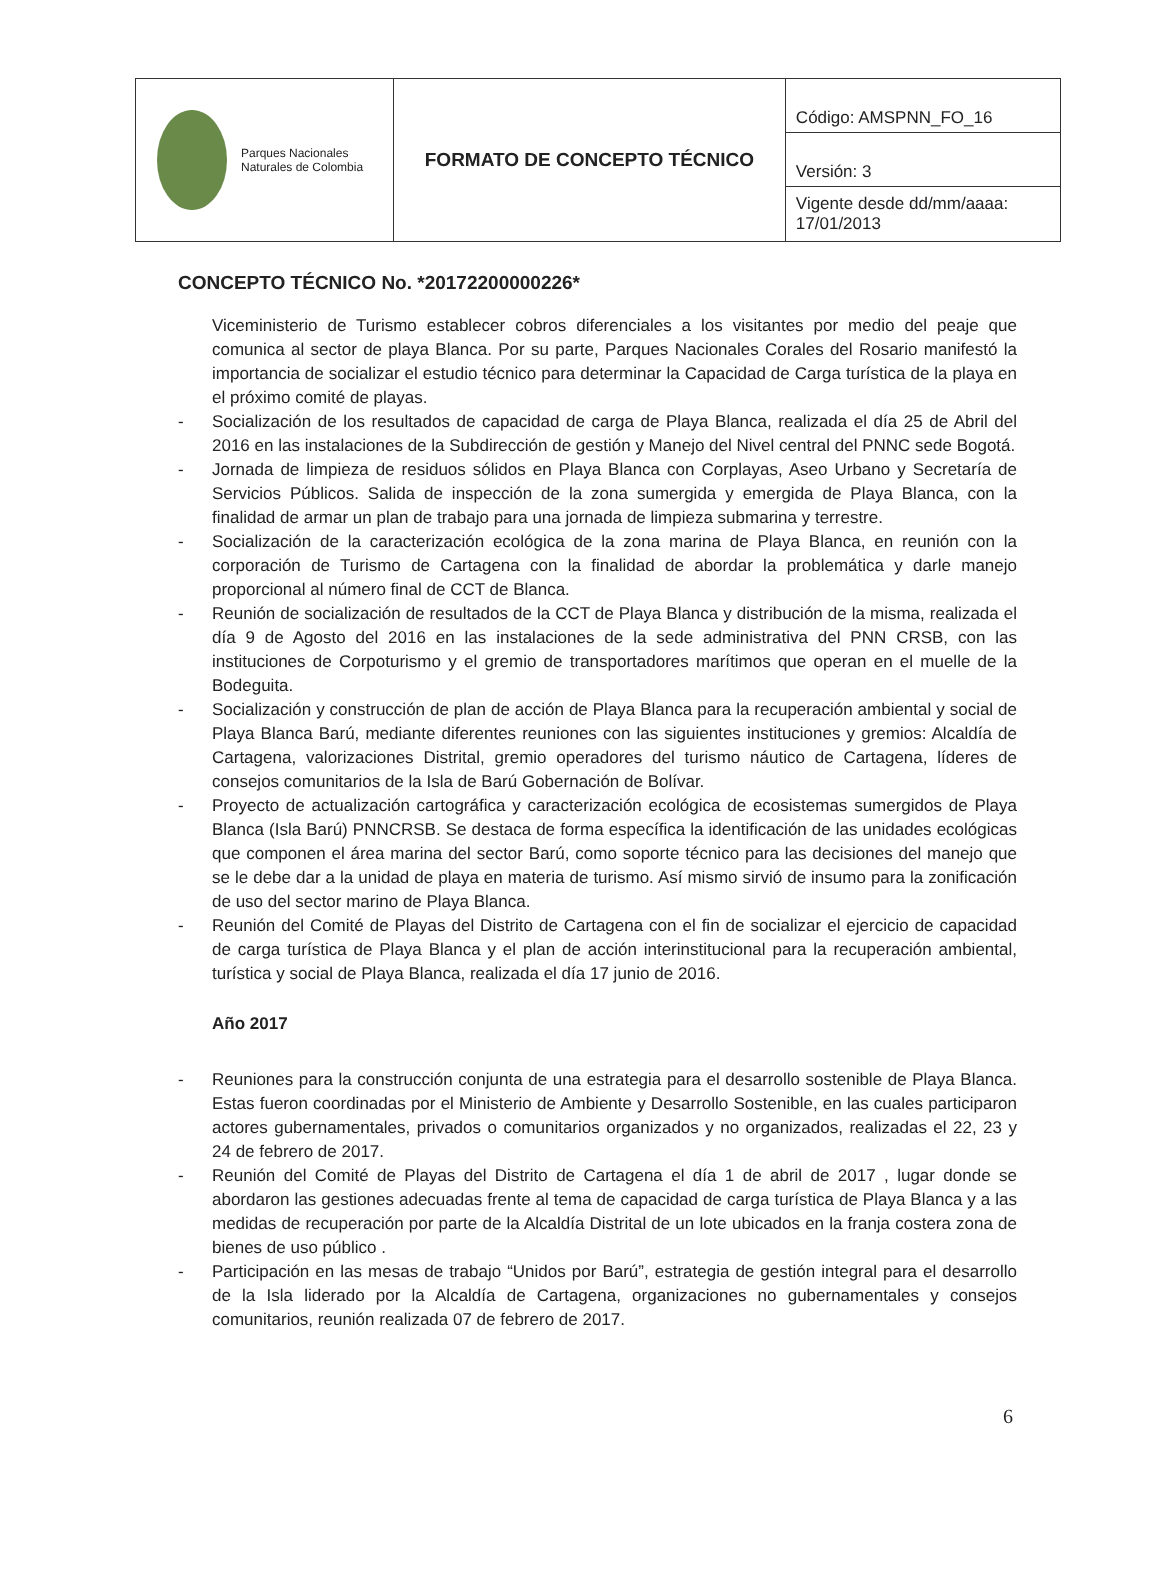| Parques Nacionales Naturales de Colombia | FORMATO DE CONCEPTO TÉCNICO | Código: AMSPNN_FO_16 |
| | | Versión: 3 |
| | | Vigente desde dd/mm/aaaa: 17/01/2013 |
CONCEPTO TÉCNICO No. *20172200000226*
Viceministerio de Turismo establecer cobros diferenciales a los visitantes por medio del peaje que comunica al sector de playa Blanca. Por su parte, Parques Nacionales Corales del Rosario manifestó la importancia de socializar el estudio técnico para determinar la Capacidad de Carga turística de la playa en el próximo comité de playas.
- Socialización de los resultados de capacidad de carga de Playa Blanca, realizada el día 25 de Abril del 2016 en las instalaciones de la Subdirección de gestión y Manejo del Nivel central del PNNC sede Bogotá.
- Jornada de limpieza de residuos sólidos en Playa Blanca con Corplayas, Aseo Urbano y Secretaría de Servicios Públicos. Salida de inspección de la zona sumergida y emergida de Playa Blanca, con la finalidad de armar un plan de trabajo para una jornada de limpieza submarina y terrestre.
- Socialización de la caracterización ecológica de la zona marina de Playa Blanca, en reunión con la corporación de Turismo de Cartagena con la finalidad de abordar la problemática y darle manejo proporcional al número final de CCT de Blanca.
- Reunión de socialización de resultados de la CCT de Playa Blanca y distribución de la misma, realizada el día 9 de Agosto del 2016 en las instalaciones de la sede administrativa del PNN CRSB, con las instituciones de Corpoturismo y el gremio de transportadores marítimos que operan en el muelle de la Bodeguita.
- Socialización y construcción de plan de acción de Playa Blanca para la recuperación ambiental y social de Playa Blanca Barú, mediante diferentes reuniones con las siguientes instituciones y gremios: Alcaldía de Cartagena, valorizaciones Distrital, gremio operadores del turismo náutico de Cartagena, líderes de consejos comunitarios de la Isla de Barú Gobernación de Bolívar.
- Proyecto de actualización cartográfica y caracterización ecológica de ecosistemas sumergidos de Playa Blanca (Isla Barú) PNNCRSB. Se destaca de forma específica la identificación de las unidades ecológicas que componen el área marina del sector Barú, como soporte técnico para las decisiones del manejo que se le debe dar a la unidad de playa en materia de turismo. Así mismo sirvió de insumo para la zonificación de uso del sector marino de Playa Blanca.
- Reunión del Comité de Playas del Distrito de Cartagena con el fin de socializar el ejercicio de capacidad de carga turística de Playa Blanca y el plan de acción interinstitucional para la recuperación ambiental, turística y social de Playa Blanca, realizada el día 17 junio de 2016.
Año 2017
- Reuniones para la construcción conjunta de una estrategia para el desarrollo sostenible de Playa Blanca. Estas fueron coordinadas por el Ministerio de Ambiente y Desarrollo Sostenible, en las cuales participaron actores gubernamentales, privados o comunitarios organizados y no organizados, realizadas el 22, 23 y 24 de febrero de 2017.
- Reunión del Comité de Playas del Distrito de Cartagena el día 1 de abril de 2017 , lugar donde se abordaron las gestiones adecuadas frente al tema de capacidad de carga turística de Playa Blanca y a las medidas de recuperación por parte de la Alcaldía Distrital de un lote ubicados en la franja costera zona de bienes de uso público .
- Participación en las mesas de trabajo “Unidos por Barú”, estrategia de gestión integral para el desarrollo de la Isla liderado por la Alcaldía de Cartagena, organizaciones no gubernamentales y consejos comunitarios, reunión realizada 07 de febrero de 2017.
6